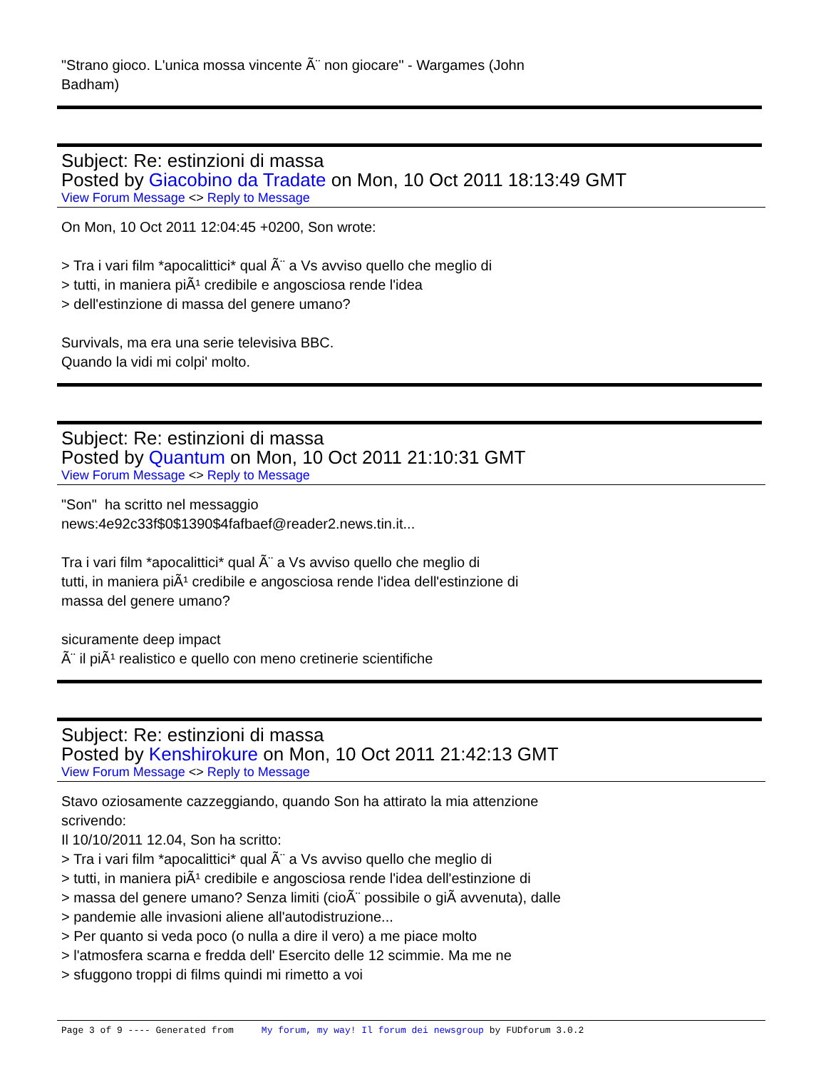"Strano gioco. L'unica mossa vincente Ã¨ non giocare" - Wargames (John
Badham)
Subject: Re: estinzioni di massa
Posted by Giacobino da Tradate on Mon, 10 Oct 2011 18:13:49 GMT
View Forum Message <> Reply to Message
On Mon, 10 Oct 2011 12:04:45 +0200, Son wrote:
> Tra i vari film *apocalittici* qual Ã¨ a Vs avviso quello che meglio di
> tutti, in maniera piÃ¹ credibile e angosciosa rende l'idea
> dell'estinzione di massa del genere umano?
Survivals, ma era una serie televisiva BBC.
Quando la vidi mi colpi' molto.
Subject: Re: estinzioni di massa
Posted by Quantum on Mon, 10 Oct 2011 21:10:31 GMT
View Forum Message <> Reply to Message
"Son" ha scritto nel messaggio
news:4e92c33f$0$1390$4fafbaef@reader2.news.tin.it...
Tra i vari film *apocalittici* qual Ã¨ a Vs avviso quello che meglio di
tutti, in maniera piÃ¹ credibile e angosciosa rende l'idea dell'estinzione di
massa del genere umano?
sicuramente deep impact
Ã¨ il piÃ¹ realistico e quello con meno cretinerie scientifiche
Subject: Re: estinzioni di massa
Posted by Kenshirokure on Mon, 10 Oct 2011 21:42:13 GMT
View Forum Message <> Reply to Message
Stavo oziosamente cazzeggiando, quando Son ha attirato la mia attenzione
scrivendo:
Il 10/10/2011 12.04, Son ha scritto:
> Tra i vari film *apocalittici* qual Ã¨ a Vs avviso quello che meglio di
> tutti, in maniera piÃ¹ credibile e angosciosa rende l'idea dell'estinzione di
> massa del genere umano? Senza limiti (cioÃ¨ possibile o giÃ avvenuta), dalle
> pandemie alle invasioni aliene all'autodistruzione...
> Per quanto si veda poco (o nulla a dire il vero) a me piace molto
> l'atmosfera scarna e fredda dell' Esercito delle 12 scimmie. Ma me ne
> sfuggono troppi di films quindi mi rimetto a voi
Page 3 of 9 ---- Generated from My forum, my way! Il forum dei newsgroup by FUDforum 3.0.2